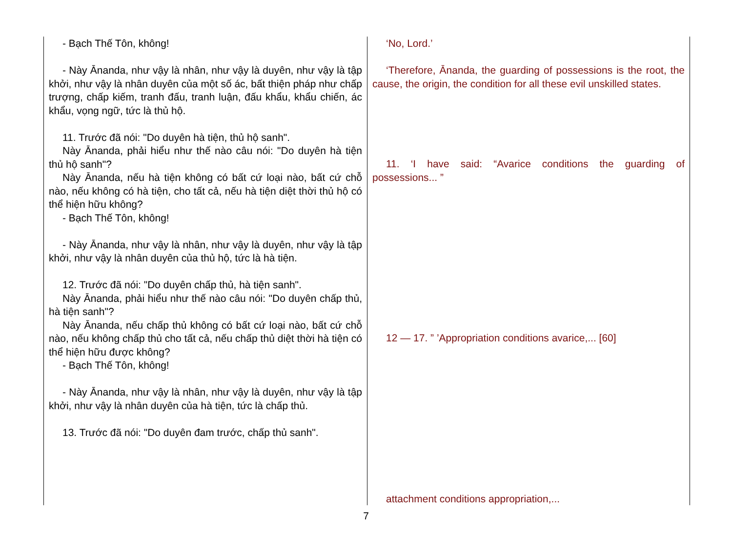| - Bạch Thế Tôn, không! - Này Ānanda, như vậy là nhân, như vậy là duyên, như vậy là tập khởi, như vậy là nhân duyên của một số ác, bất thiện pháp như chấp trượng, chấp kiếm, tranh đấu, tranh luận, đấu khẩu, khẩu chiến, ác khẩu, vọng ngữ, tức là thủ hộ. 11. Trước đã nói: "Do duyên hà tiện, thủ hộ sanh". Này Ānanda, phải hiểu như thế nào câu nói: "Do duyên hà tiện thủ hộ sanh"? Này Ānanda, nếu hà tiện không có bất cứ loại nào, bất cứ chỗ nào, nếu không có hà tiện, cho tất cả, nếu hà tiện diệt thời thủ hộ có thể hiện hữu không? - Bạch Thế Tôn, không! - Này Ānanda, như vậy là nhân, như vậy là duyên, như vậy là tập khởi, như vậy là nhân duyên của thủ hộ, tức là hà tiện. 12. Trước đã nói: "Do duyên chấp thủ, hà tiện sanh". Này Ānanda, phải hiểu như thế nào câu nói: "Do duyên chấp thủ, hà tiện sanh"? Này Ānanda, nếu chấp thủ không có bất cứ loại nào, bất cứ chỗ nào, nếu không chấp thủ cho tất cả, nếu chấp thủ diệt thời hà tiện có thể hiện hữu được không? - Bạch Thế Tôn, không! - Này Ānanda, như vậy là nhân, như vậy là duyên, như vậy là tập khởi, như vậy là nhân duyên của hà tiện, tức là chấp thủ. 13. Trước đã nói: "Do duyên đam trước, chấp thủ sanh". | ‘No, Lord.’ ‘Therefore, Ānanda, the guarding of possessions is the root, the cause, the origin, the condition for all these evil unskilled states. 11. ‘I have said: “Avarice conditions the guarding of possessions... ” 12 — 17. ” ’Appropriation conditions avarice,... [60] attachment conditions appropriation,... |
7